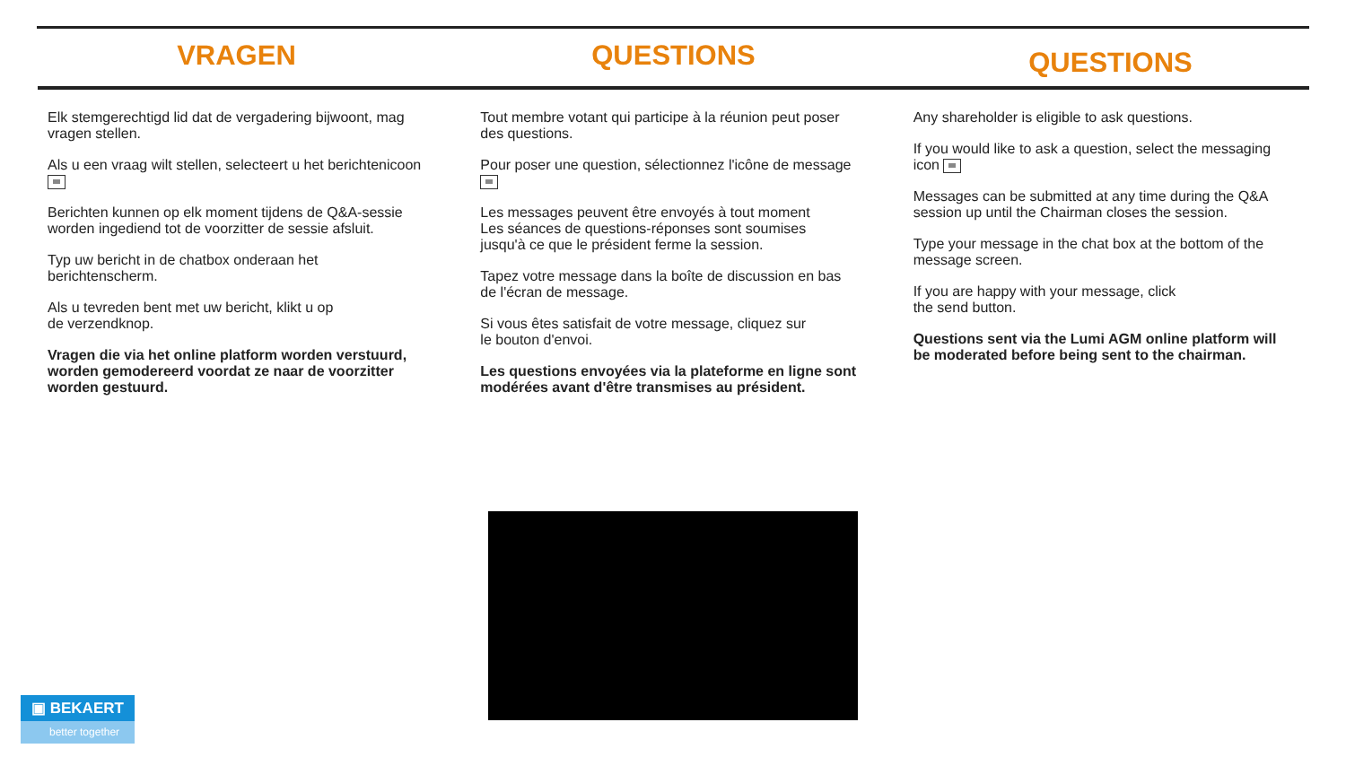VRAGEN QUESTIONS
QUESTIONS
Elk stemgerechtigd lid dat de vergadering bijwoont, mag vragen stellen.
Als u een vraag wilt stellen, selecteert u het berichtenicoon
Berichten kunnen op elk moment tijdens de Q&A-sessie worden ingediend tot de voorzitter de sessie afsluit.
Typ uw bericht in de chatbox onderaan het berichtenscherm.
Als u tevreden bent met uw bericht, klikt u op
de verzendknop.
Vragen die via het online platform worden verstuurd, worden gemodereerd voordat ze naar de voorzitter worden gestuurd.
Tout membre votant qui participe à la réunion peut poser des questions.
Pour poser une question, sélectionnez l'icône de message
Les messages peuvent être envoyés à tout moment
Les séances de questions-réponses sont soumises
jusqu'à ce que le président ferme la session.
Tapez votre message dans la boîte de discussion en bas de l'écran de message.
Si vous êtes satisfait de votre message, cliquez sur
le bouton d'envoi.
Les questions envoyées via la plateforme en ligne sont modérées avant d'être transmises au président.
Any shareholder is eligible to ask questions.
If you would like to ask a question, select the messaging icon
Messages can be submitted at any time during the Q&A session up until the Chairman closes the session.
Type your message in the chat box at the bottom of the message screen.
If you are happy with your message, click
the send button.
Questions sent via the Lumi AGM online platform will be moderated before being sent to the chairman.
▣ BEKAERT
better together